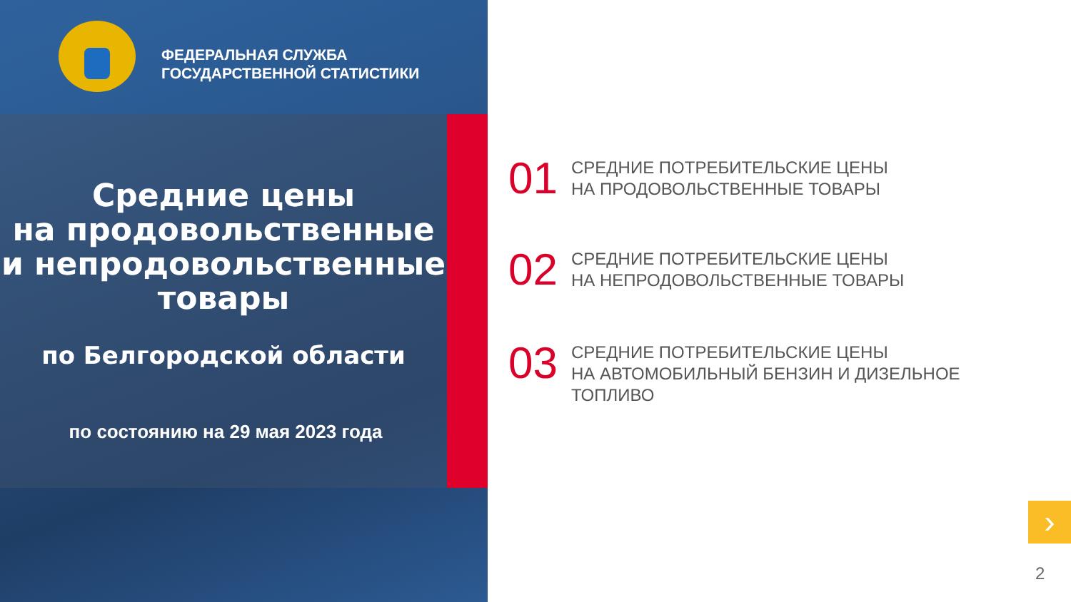ФЕДЕРАЛЬНАЯ СЛУЖБА
ГОСУДАРСТВЕННОЙ СТАТИСТИКИ
Средние цены
на продовольственные
и непродовольственные
товары
по Белгородской области
по состоянию на 29 мая 2023 года
01
СРЕДНИЕ ПОТРЕБИТЕЛЬСКИЕ ЦЕНЫ
НА ПРОДОВОЛЬСТВЕННЫЕ ТОВАРЫ
02
СРЕДНИЕ ПОТРЕБИТЕЛЬСКИЕ ЦЕНЫ
НА НЕПРОДОВОЛЬСТВЕННЫЕ ТОВАРЫ
03
СРЕДНИЕ ПОТРЕБИТЕЛЬСКИЕ ЦЕНЫ
НА АВТОМОБИЛЬНЫЙ БЕНЗИН И ДИЗЕЛЬНОЕ
ТОПЛИВО
›
2